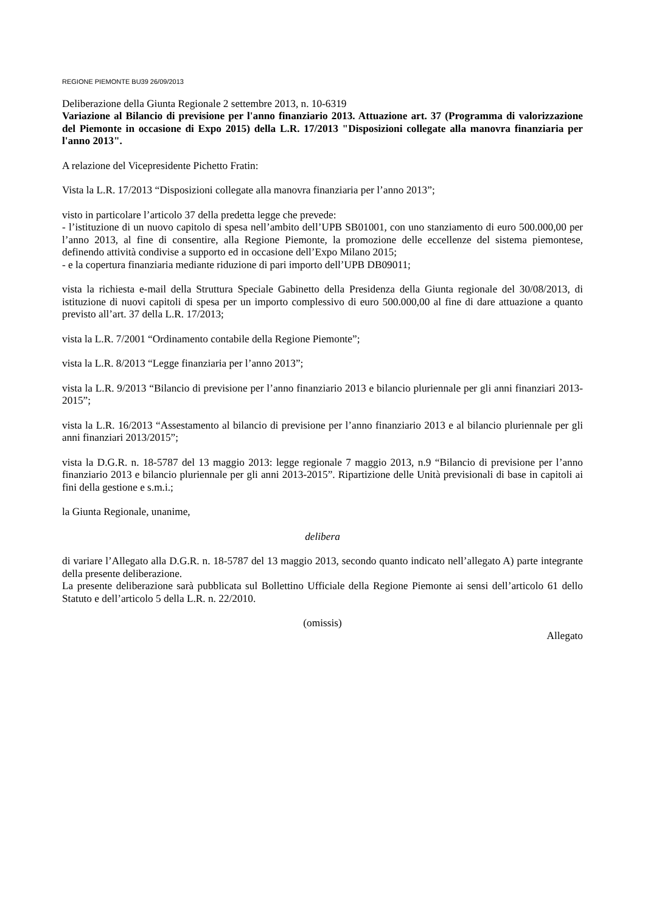REGIONE PIEMONTE BU39 26/09/2013
Deliberazione della Giunta Regionale 2 settembre 2013, n. 10-6319
Variazione al Bilancio di previsione per l'anno finanziario 2013. Attuazione art. 37 (Programma di valorizzazione del Piemonte in occasione di Expo 2015) della L.R. 17/2013 "Disposizioni collegate alla manovra finanziaria per l'anno 2013".
A relazione del Vicepresidente Pichetto Fratin:
Vista la L.R. 17/2013 “Disposizioni collegate alla manovra finanziaria per l’anno 2013”;
visto in particolare l’articolo 37 della predetta legge che prevede:
- l’istituzione di un nuovo capitolo di spesa nell’ambito dell’UPB SB01001, con uno stanziamento di euro 500.000,00 per l’anno 2013, al fine di consentire, alla Regione Piemonte, la promozione delle eccellenze del sistema piemontese, definendo attività condivise a supporto ed in occasione dell’Expo Milano 2015;
- e la copertura finanziaria mediante riduzione di pari importo dell’UPB DB09011;
vista la richiesta e-mail della Struttura Speciale Gabinetto della Presidenza della Giunta regionale del 30/08/2013, di istituzione di nuovi capitoli di spesa per un importo complessivo di euro 500.000,00 al fine di dare attuazione a quanto previsto all’art. 37 della L.R. 17/2013;
vista la L.R. 7/2001 “Ordinamento contabile della Regione Piemonte”;
vista la L.R. 8/2013 “Legge finanziaria per l’anno 2013”;
vista la L.R. 9/2013 “Bilancio di previsione per l’anno finanziario 2013 e bilancio pluriennale per gli anni finanziari 2013-2015”;
vista la L.R. 16/2013 “Assestamento al bilancio di previsione per l’anno finanziario 2013 e al bilancio pluriennale per gli anni finanziari 2013/2015”;
vista la D.G.R. n. 18-5787 del 13 maggio 2013: legge regionale 7 maggio 2013, n.9 “Bilancio di previsione per l’anno finanziario 2013 e bilancio pluriennale per gli anni 2013-2015”. Ripartizione delle Unità previsionali di base in capitoli ai fini della gestione e s.m.i.;
la Giunta Regionale, unanime,
delibera
di variare l’Allegato alla D.G.R. n. 18-5787 del 13 maggio 2013, secondo quanto indicato nell’allegato A) parte integrante della presente deliberazione.
La presente deliberazione sarà pubblicata sul Bollettino Ufficiale della Regione Piemonte ai sensi dell’articolo 61 dello Statuto e dell’articolo 5 della L.R. n. 22/2010.
(omissis)
Allegato